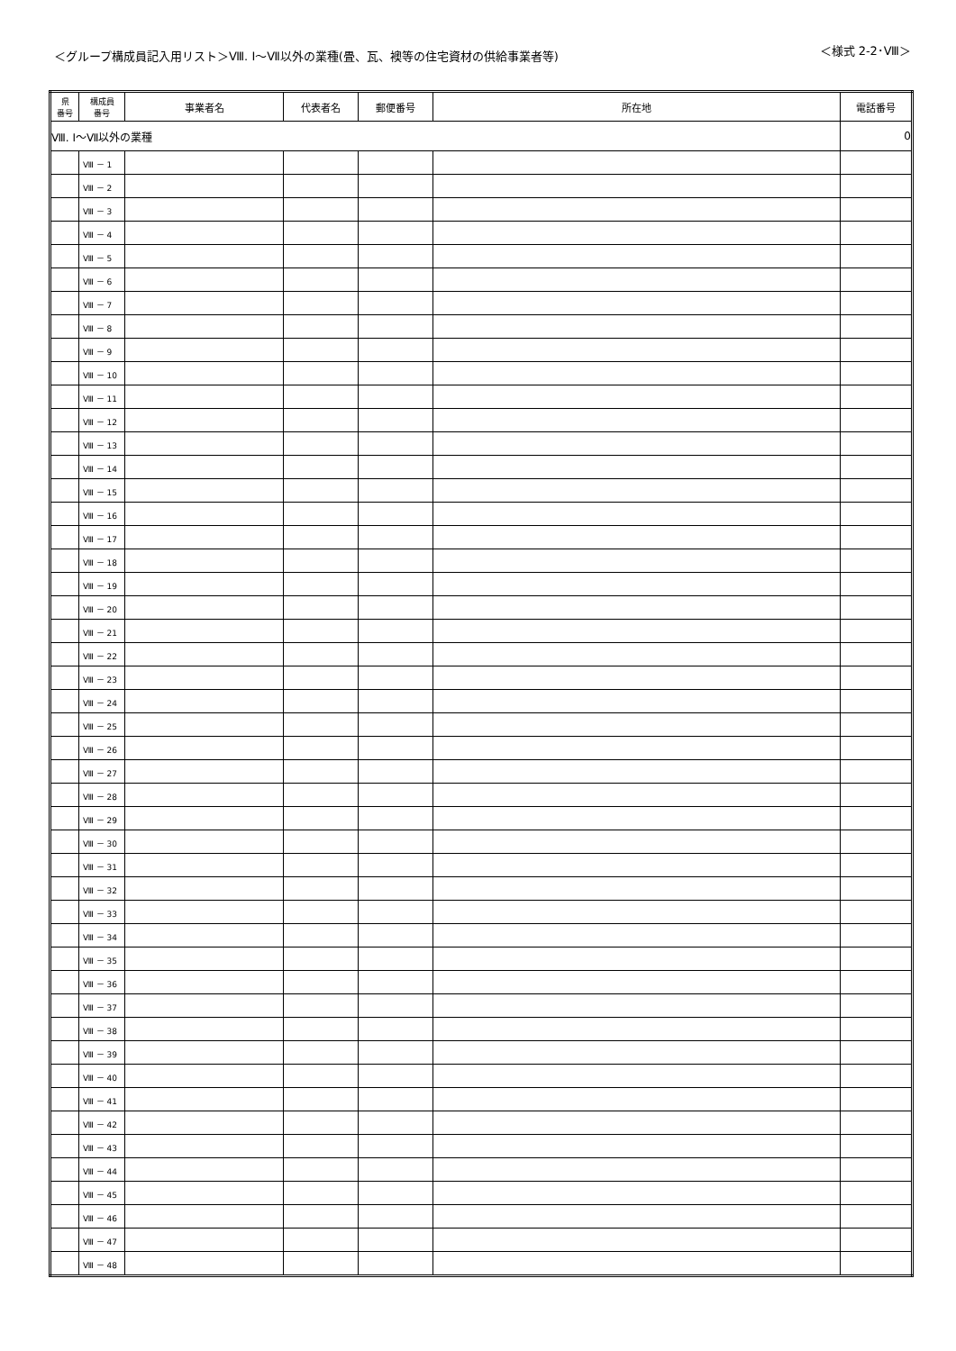＜グループ構成員記入用リスト＞Ⅷ. Ⅰ～Ⅶ以外の業種(畳、瓦、襖等の住宅資材の供給事業者等) ＜様式 2-2･Ⅷ＞
| 県 番号 | 構成員 番号 | 事業者名 | 代表者名 | 郵便番号 | 所在地 | 電話番号 |
| --- | --- | --- | --- | --- | --- | --- |
| Ⅷ. Ⅰ～Ⅶ以外の業種 | | | | | | 0 |
| | Ⅷ － 1 | | | | | |
| | Ⅷ － 2 | | | | | |
| | Ⅷ － 3 | | | | | |
| | Ⅷ － 4 | | | | | |
| | Ⅷ － 5 | | | | | |
| | Ⅷ － 6 | | | | | |
| | Ⅷ － 7 | | | | | |
| | Ⅷ － 8 | | | | | |
| | Ⅷ － 9 | | | | | |
| | Ⅷ － 10 | | | | | |
| | Ⅷ － 11 | | | | | |
| | Ⅷ － 12 | | | | | |
| | Ⅷ － 13 | | | | | |
| | Ⅷ － 14 | | | | | |
| | Ⅷ － 15 | | | | | |
| | Ⅷ － 16 | | | | | |
| | Ⅷ － 17 | | | | | |
| | Ⅷ － 18 | | | | | |
| | Ⅷ － 19 | | | | | |
| | Ⅷ － 20 | | | | | |
| | Ⅷ － 21 | | | | | |
| | Ⅷ － 22 | | | | | |
| | Ⅷ － 23 | | | | | |
| | Ⅷ － 24 | | | | | |
| | Ⅷ － 25 | | | | | |
| | Ⅷ － 26 | | | | | |
| | Ⅷ － 27 | | | | | |
| | Ⅷ － 28 | | | | | |
| | Ⅷ － 29 | | | | | |
| | Ⅷ － 30 | | | | | |
| | Ⅷ － 31 | | | | | |
| | Ⅷ － 32 | | | | | |
| | Ⅷ － 33 | | | | | |
| | Ⅷ － 34 | | | | | |
| | Ⅷ － 35 | | | | | |
| | Ⅷ － 36 | | | | | |
| | Ⅷ － 37 | | | | | |
| | Ⅷ － 38 | | | | | |
| | Ⅷ － 39 | | | | | |
| | Ⅷ － 40 | | | | | |
| | Ⅷ － 41 | | | | | |
| | Ⅷ － 42 | | | | | |
| | Ⅷ － 43 | | | | | |
| | Ⅷ － 44 | | | | | |
| | Ⅷ － 45 | | | | | |
| | Ⅷ － 46 | | | | | |
| | Ⅷ － 47 | | | | | |
| | Ⅷ － 48 | | | | | |